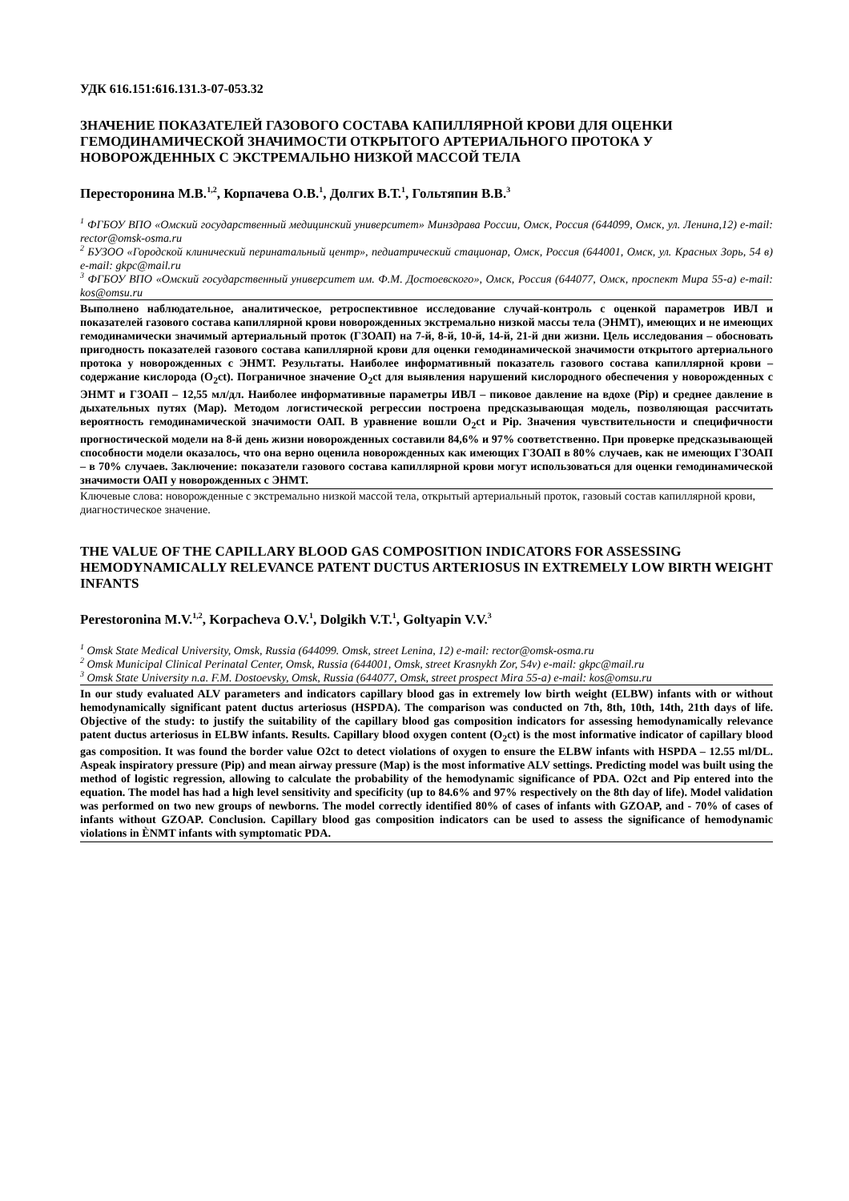УДК 616.151:616.131.3-07-053.32
ЗНАЧЕНИЕ ПОКАЗАТЕЛЕЙ ГАЗОВОГО СОСТАВА КАПИЛЛЯРНОЙ КРОВИ ДЛЯ ОЦЕНКИ ГЕМОДИНАМИЧЕСКОЙ ЗНАЧИМОСТИ ОТКРЫТОГО АРТЕРИАЛЬНОГО ПРОТОКА У НОВОРОЖДЕННЫХ С ЭКСТРЕМАЛЬНО НИЗКОЙ МАССОЙ ТЕЛА
Пересторонина М.В.<sup>1,2</sup>, Корпачева О.В.<sup>1</sup>, Долгих В.Т.<sup>1</sup>, Гольтяпин В.В.<sup>3</sup>
<sup>1</sup> ФГБОУ ВПО «Омский государственный медицинский университет» Минздрава России, Омск, Россия (644099, Омск, ул. Ленина,12) e-mail: rector@omsk-osma.ru
<sup>2</sup> БУЗОО «Городской клинический перинатальный центр», педиатрический стационар, Омск, Россия (644001, Омск, ул. Красных Зорь, 54 в) e-mail: gkpc@mail.ru
<sup>3</sup> ФГБОУ ВПО «Омский государственный университет им. Ф.М. Достоевского», Омск, Россия (644077, Омск, проспект Мира 55-а) e-mail: kos@omsu.ru
Выполнено наблюдательное, аналитическое, ретроспективное исследование случай-контроль с оценкой параметров ИВЛ и показателей газового состава капиллярной крови новорожденных экстремально низкой массы тела (ЭНМТ), имеющих и не имеющих гемодинамически значимый артериальный проток (ГЗОАП) на 7-й, 8-й, 10-й, 14-й, 21-й дни жизни. Цель исследования – обосновать пригодность показателей газового состава капиллярной крови для оценки гемодинамической значимости открытого артериального протока у новорожденных с ЭНМТ. Результаты. Наиболее информативный показатель газового состава капиллярной крови – содержание кислорода (O<sub>2</sub>ct). Пограничное значение O<sub>2</sub>ct для выявления нарушений кислородного обеспечения у новорожденных с ЭНМТ и ГЗОАП – 12,55 мл/дл. Наиболее информативные параметры ИВЛ – пиковое давление на вдохе (Pip) и среднее давление в дыхательных путях (Map). Методом логистической регрессии построена предсказывающая модель, позволяющая рассчитать вероятность гемодинамической значимости ОАП. В уравнение вошли O<sub>2</sub>ct и Pip. Значения чувствительности и специфичности прогностической модели на 8-й день жизни новорожденных составили 84,6% и 97% соответственно. При проверке предсказывающей способности модели оказалось, что она верно оценила новорожденных как имеющих ГЗОАП в 80% случаев, как не имеющих ГЗОАП – в 70% случаев. Заключение: показатели газового состава капиллярной крови могут использоваться для оценки гемодинамической значимости ОАП у новорожденных с ЭНМТ.
Ключевые слова: новорожденные с экстремально низкой массой тела, открытый артериальный проток, газовый состав капиллярной крови, диагностическое значение.
THE VALUE OF THE CAPILLARY BLOOD GAS COMPOSITION INDICATORS FOR ASSESSING HEMODYNAMICALLY RELEVANCE PATENT DUCTUS ARTERIOSUS IN EXTREMELY LOW BIRTH WEIGHT INFANTS
Perestoronina M.V.<sup>1,2</sup>, Korpacheva O.V.<sup>1</sup>, Dolgikh V.T.<sup>1</sup>, Goltyapin V.V.<sup>3</sup>
<sup>1</sup> Omsk State Medical University, Omsk, Russia (644099. Omsk, street Lenina, 12) e-mail: rector@omsk-osma.ru
<sup>2</sup> Omsk Municipal Clinical Perinatal Center, Omsk, Russia (644001, Omsk, street Krasnykh Zor, 54v) e-mail: gkpc@mail.ru
<sup>3</sup> Omsk State University n.a. F.M. Dostoevsky, Omsk, Russia (644077, Omsk, street prospect Mira 55-a) e-mail: kos@omsu.ru
In our study evaluated ALV parameters and indicators capillary blood gas in extremely low birth weight (ELBW) infants with or without hemodynamically significant patent ductus arteriosus (HSPDA). The comparison was conducted on 7th, 8th, 10th, 14th, 21th days of life. Objective of the study: to justify the suitability of the capillary blood gas composition indicators for assessing hemodynamically relevance patent ductus arteriosus in ELBW infants. Results. Capillary blood oxygen content (O<sub>2</sub>ct) is the most informative indicator of capillary blood gas composition. It was found the border value O2ct to detect violations of oxygen to ensure the ELBW infants with HSPDA – 12.55 ml/DL. Aspeak inspiratory pressure (Pip) and mean airway pressure (Map) is the most informative ALV settings. Predicting model was built using the method of logistic regression, allowing to calculate the probability of the hemodynamic significance of PDA. O2ct and Pip entered into the equation. The model has had a high level sensitivity and specificity (up to 84.6% and 97% respectively on the 8th day of life). Model validation was performed on two new groups of newborns. The model correctly identified 80% of cases of infants with GZOAP, and - 70% of cases of infants without GZOAP. Conclusion. Capillary blood gas composition indicators can be used to assess the significance of hemodynamic violations in ÈNMT infants with symptomatic PDA.